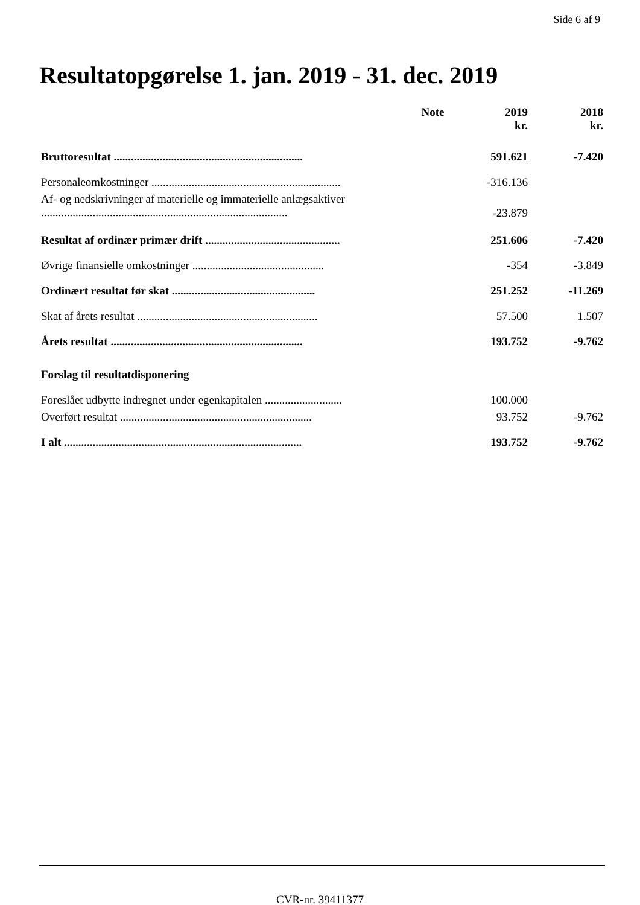Side 6 af 9
Resultatopgørelse 1. jan. 2019 - 31. dec. 2019
| | Note | 2019 kr. | 2018 kr. |
| --- | --- | --- | --- |
| Bruttoresultat .................................................................. | | 591.621 | -7.420 |
| Personaleomkostninger .................................................................. | | -316.136 | |
| Af- og nedskrivninger af materielle og immaterielle anlægsaktiver ...................................................................................... | | -23.879 | |
| Resultat af ordinær primær drift ............................................... | | 251.606 | -7.420 |
| Øvrige finansielle omkostninger .............................................. | | -354 | -3.849 |
| Ordinært resultat før skat .................................................. | | 251.252 | -11.269 |
| Skat af årets resultat ............................................................... | | 57.500 | 1.507 |
| Årets resultat ................................................................... | | 193.752 | -9.762 |
| Forslag til resultatdisponering | | | |
| Foreslået udbytte indregnet under egenkapitalen ........................... | | 100.000 | |
| Overført resultat ................................................................... | | 93.752 | -9.762 |
| I alt ................................................................................... | | 193.752 | -9.762 |
CVR-nr. 39411377